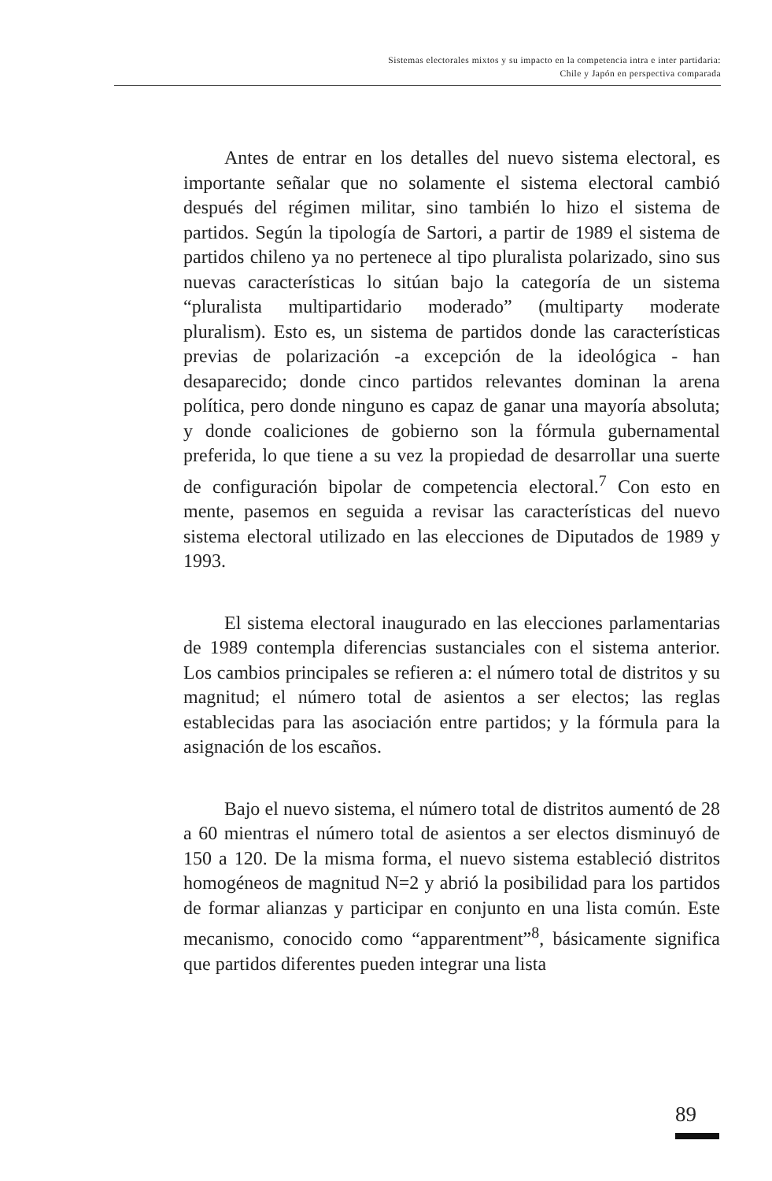Sistemas electorales mixtos y su impacto en la competencia intra e inter partidaria:
Chile y Japón en perspectiva comparada
Antes de entrar en los detalles del nuevo sistema electoral, es importante señalar que no solamente el sistema electoral cambió después del régimen militar, sino también lo hizo el sistema de partidos. Según la tipología de Sartori, a partir de 1989 el sistema de partidos chileno ya no pertenece al tipo pluralista polarizado, sino sus nuevas características lo sitúan bajo la categoría de un sistema “pluralista multipartidario moderado” (multiparty moderate pluralism). Esto es, un sistema de partidos donde las características previas de polarización -a excepción de la ideológica - han desaparecido; donde cinco partidos relevantes dominan la arena política, pero donde ninguno es capaz de ganar una mayoría absoluta; y donde coaliciones de gobierno son la fórmula gubernamental preferida, lo que tiene a su vez la propiedad de desarrollar una suerte de configuración bipolar de competencia electoral.<sup>7</sup> Con esto en mente, pasemos en seguida a revisar las características del nuevo sistema electoral utilizado en las elecciones de Diputados de 1989 y 1993.
El sistema electoral inaugurado en las elecciones parlamentarias de 1989 contempla diferencias sustanciales con el sistema anterior. Los cambios principales se refieren a: el número total de distritos y su magnitud; el número total de asientos a ser electos; las reglas establecidas para las asociación entre partidos; y la fórmula para la asignación de los escaños.
Bajo el nuevo sistema, el número total de distritos aumentó de 28 a 60 mientras el número total de asientos a ser electos disminuyó de 150 a 120. De la misma forma, el nuevo sistema estableció distritos homogéneos de magnitud N=2 y abrió la posibilidad para los partidos de formar alianzas y participar en conjunto en una lista común. Este mecanismo, conocido como “apparentment”<sup>8</sup>, básicamente significa que partidos diferentes pueden integrar una lista
89